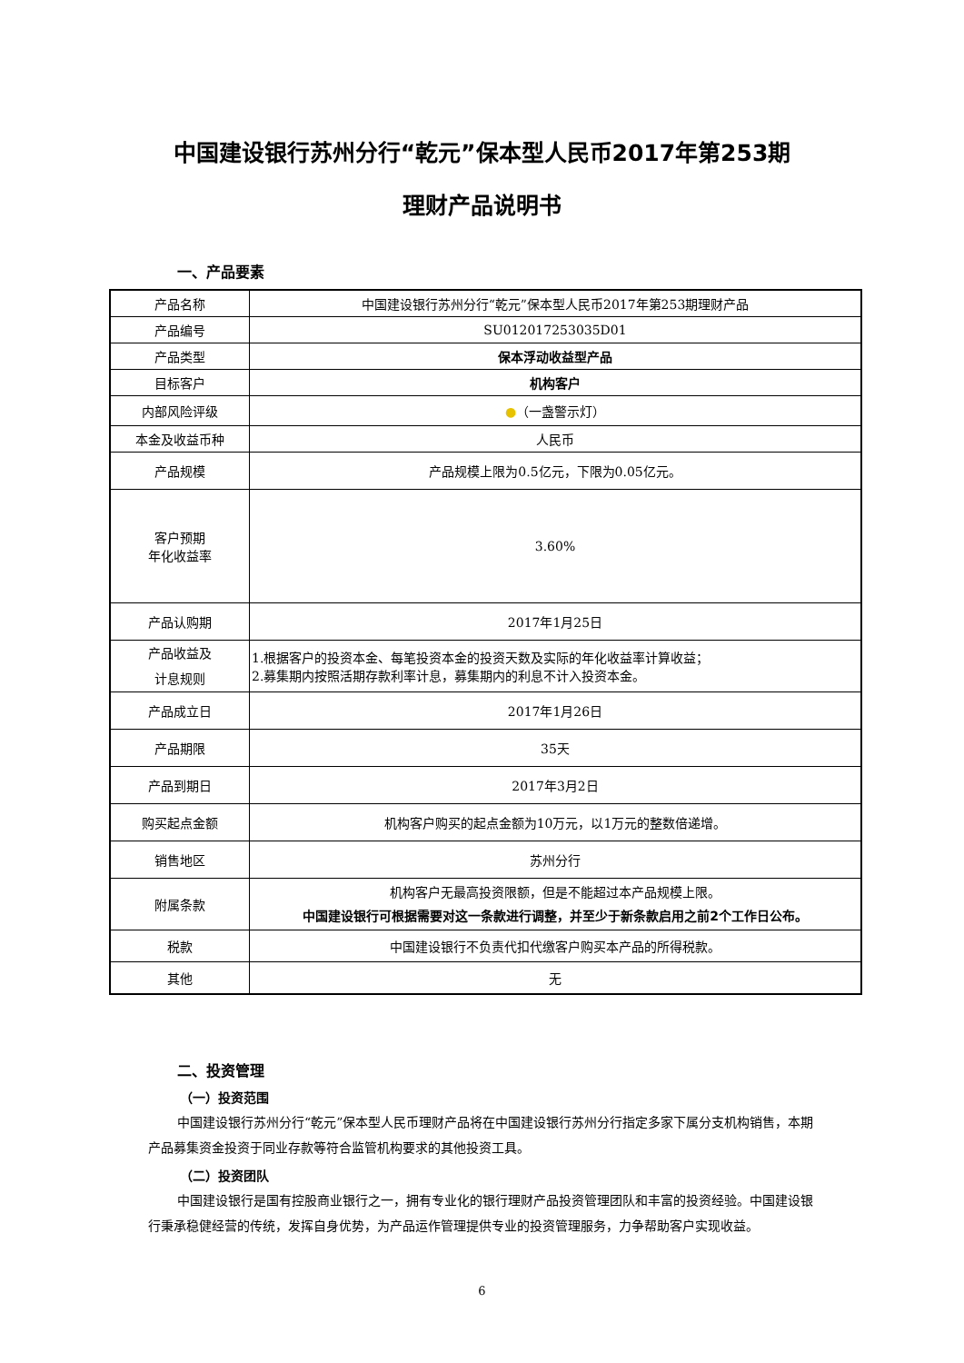中国建设银行苏州分行“乾元”保本型人民币2017年第253期
理财产品说明书
一、产品要素
| 产品名称 | 中国建设银行苏州分行“乾元”保本型人民币2017年第253期理财产品 |
| 产品编号 | SU012017253035D01 |
| 产品类型 | 保本浮动收益型产品 |
| 目标客户 | 机构客户 |
| 内部风险评级 | ● （一盏警示灯） |
| 本金及收益币种 | 人民币 |
| 产品规模 | 产品规模上限为0.5亿元，下限为0.05亿元。 |
| 客户预期 年化收益率 | 3.60% |
| 产品认购期 | 2017年1月25日 |
| 产品收益及 计息规则 | 1.根据客户的投资本金、每笔投资本金的投资天数及实际的年化收益率计算收益； 2.募集期内按照活期存款利率计息，募集期内的利息不计入投资本金。 |
| 产品成立日 | 2017年1月26日 |
| 产品期限 | 35天 |
| 产品到期日 | 2017年3月2日 |
| 购买起点金额 | 机构客户购买的起点金额为10万元，以1万元的整数倍递增。 |
| 销售地区 | 苏州分行 |
| 附属条款 | 机构客户无最高投资限额，但是不能超过本产品规模上限。 中国建设银行可根据需要对这一条款进行调整，并至少于新条款启用之前2个工作日公布。 |
| 税款 | 中国建设银行不负责代扣代缴客户购买本产品的所得税款。 |
| 其他 | 无 |
二、投资管理
（一）投资范围
中国建设银行苏州分行“乾元”保本型人民币理财产品将在中国建设银行苏州分行指定多家下属分支机构销售，本期产品募集资金投资于同业存款等符合监管机构要求的其他投资工具。
（二）投资团队
中国建设银行是国有控股商业银行之一，拥有专业化的银行理财产品投资管理团队和丰富的投资经验。中国建设银行秉承稳健经营的传统，发挥自身优势，为产品运作管理提供专业的投资管理服务，力争帮助客户实现收益。
6